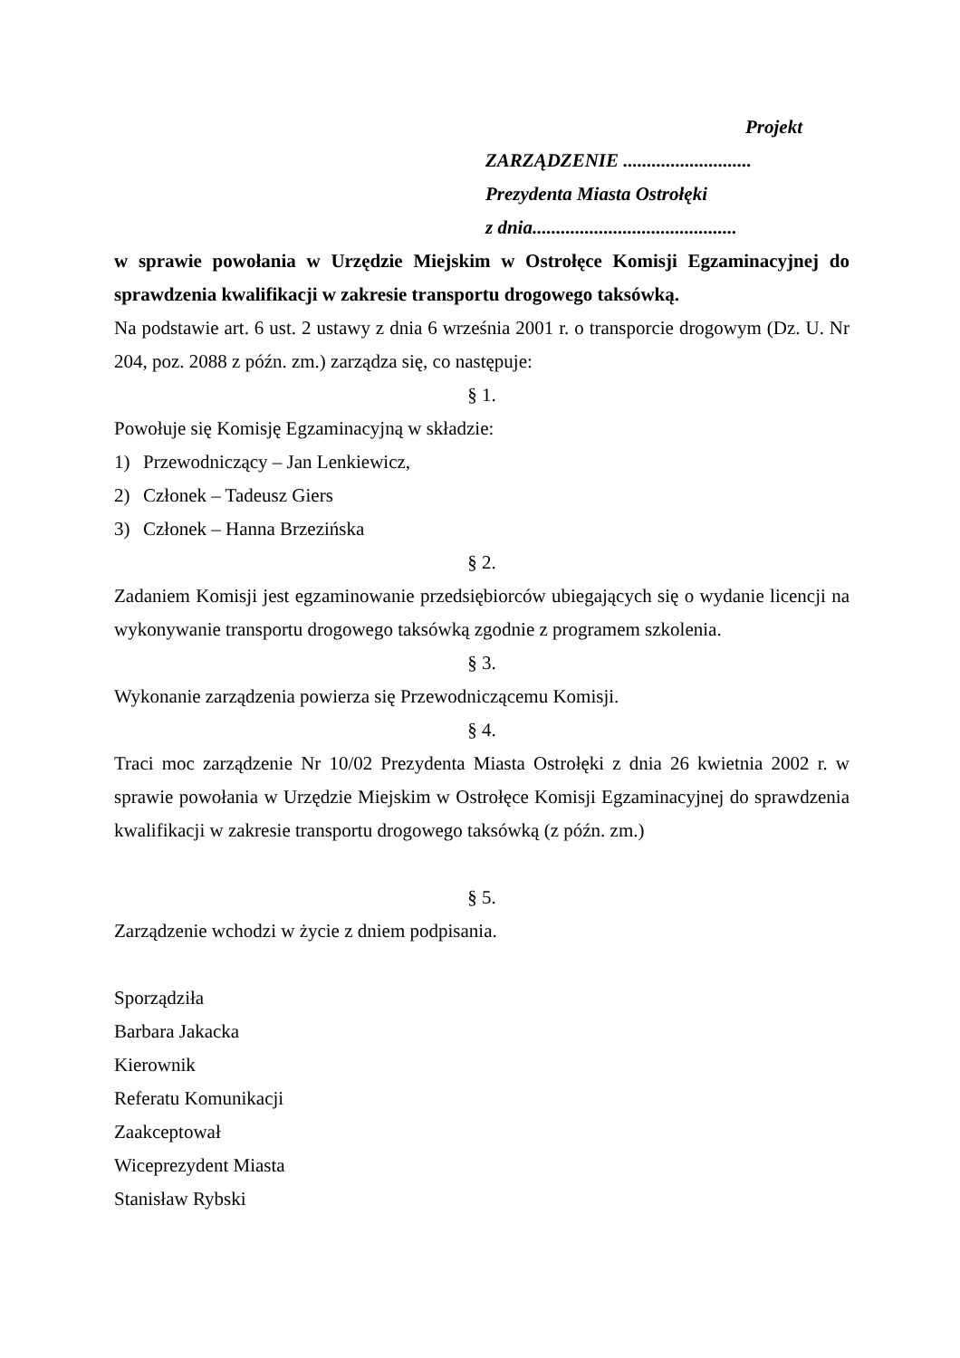Projekt
ZARZĄDZENIE ...........................
Prezydenta Miasta Ostrołęki
z dnia...........................................
w sprawie powołania w Urzędzie Miejskim w Ostrołęce Komisji Egzaminacyjnej do sprawdzenia kwalifikacji w zakresie transportu drogowego taksówką.
Na podstawie art. 6 ust. 2 ustawy z dnia 6 września 2001 r. o transporcie drogowym (Dz. U. Nr 204, poz. 2088 z późn. zm.) zarządza się, co następuje:
§ 1.
Powołuje się Komisję Egzaminacyjną w składzie:
1) Przewodniczący – Jan Lenkiewicz,
2) Członek – Tadeusz Giers
3) Członek – Hanna Brzezińska
§ 2.
Zadaniem Komisji jest egzaminowanie przedsiębiorców ubiegających się o wydanie licencji na wykonywanie transportu drogowego taksówką zgodnie z programem szkolenia.
§ 3.
Wykonanie zarządzenia powierza się Przewodniczącemu Komisji.
§ 4.
Traci moc zarządzenie Nr 10/02 Prezydenta Miasta Ostrołęki z dnia 26 kwietnia 2002 r. w sprawie powołania w Urzędzie Miejskim w Ostrołęce Komisji Egzaminacyjnej do sprawdzenia kwalifikacji w zakresie transportu drogowego taksówką (z późn. zm.)
§ 5.
Zarządzenie wchodzi w życie z dniem podpisania.
Sporządziła
Barbara Jakacka
Kierownik
Referatu Komunikacji
Zaakceptował
Wiceprezydent Miasta
Stanisław Rybski